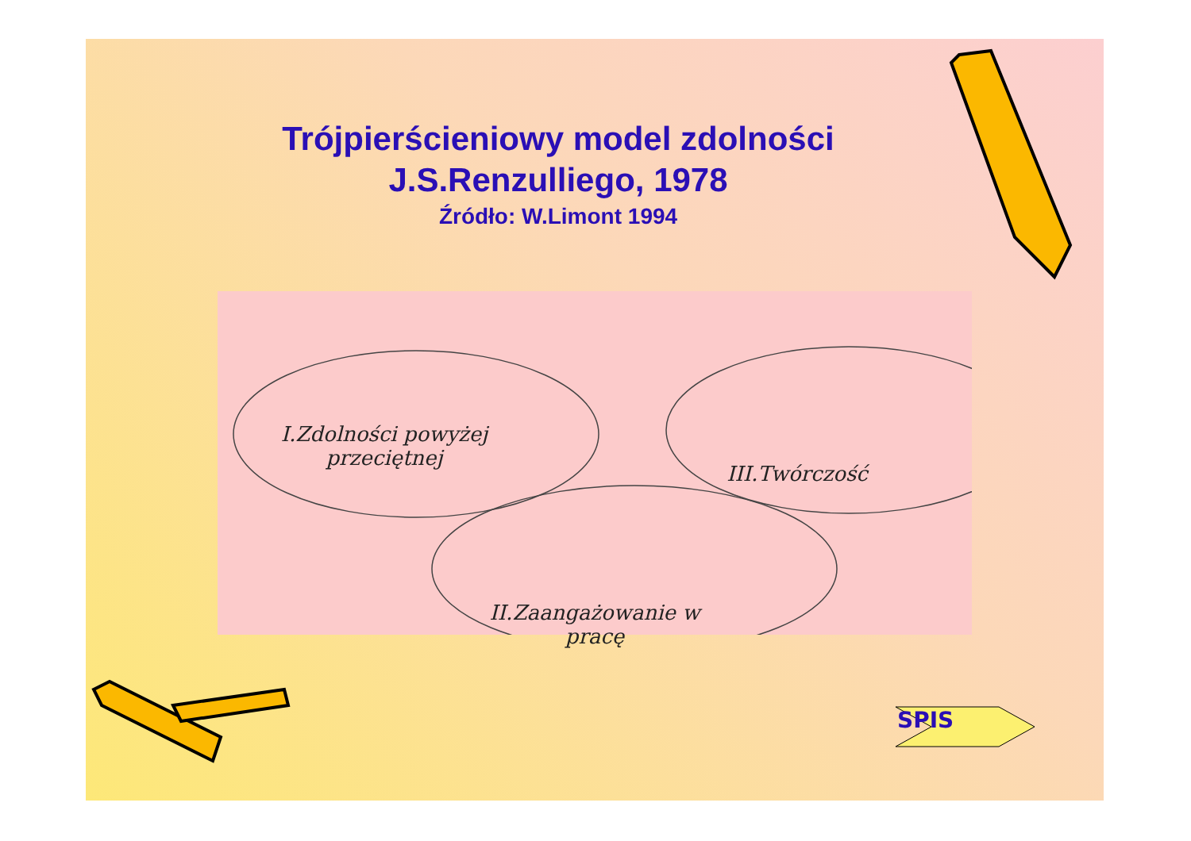Trójpierścieniowy model zdolności
J.S.Renzulliego, 1978
Źródło: W.Limont 1994
I.Zdolności powyżej
przeciętnej
III.Twórczość
II.Zaangażowanie w
pracę
SPIS